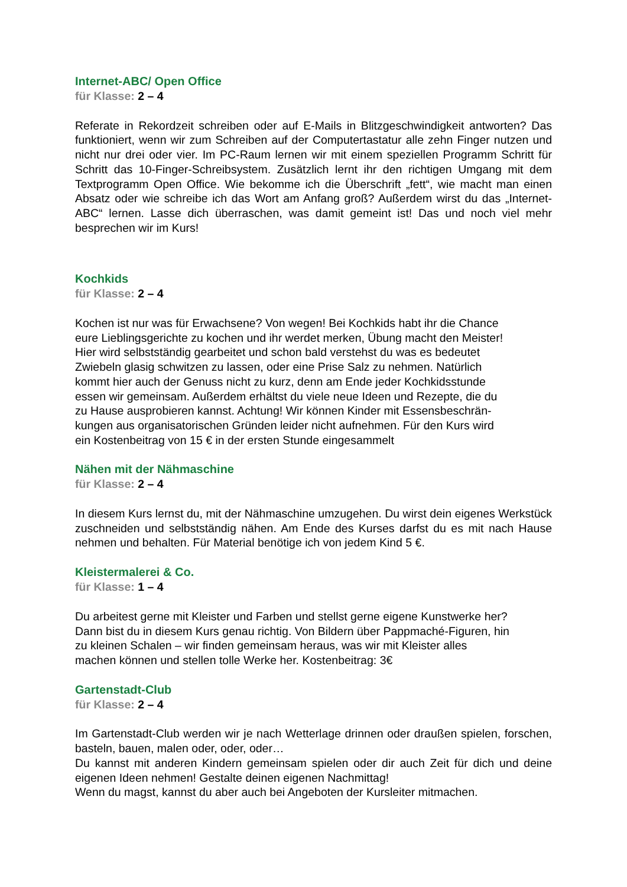Internet-ABC/ Open Office
für Klasse: 2 – 4
Referate in Rekordzeit schreiben oder auf E-Mails in Blitzgeschwindigkeit antworten? Das funktioniert, wenn wir zum Schreiben auf der Computertastatur alle zehn Finger nutzen und nicht nur drei oder vier. Im PC-Raum lernen wir mit einem speziellen Programm Schritt für Schritt das 10-Finger-Schreibsystem. Zusätzlich lernt ihr den richtigen Umgang mit dem Textprogramm Open Office. Wie bekomme ich die Überschrift „fett“, wie macht man einen Absatz oder wie schreibe ich das Wort am Anfang groß? Außerdem wirst du das „Internet-ABC“ lernen. Lasse dich überraschen, was damit gemeint ist! Das und noch viel mehr besprechen wir im Kurs!
Kochkids
für Klasse: 2 – 4
Kochen ist nur was für Erwachsene? Von wegen! Bei Kochkids habt ihr die Chance
eure Lieblingsgerichte zu kochen und ihr werdet merken, Übung macht den Meister!
Hier wird selbstständig gearbeitet und schon bald verstehst du was es bedeutet
Zwiebeln glasig schwitzen zu lassen, oder eine Prise Salz zu nehmen. Natürlich
kommt hier auch der Genuss nicht zu kurz, denn am Ende jeder Kochkidsstunde
essen wir gemeinsam. Außerdem erhältst du viele neue Ideen und Rezepte, die du
zu Hause ausprobieren kannst. Achtung! Wir können Kinder mit Essensbeschrän-
kungen aus organisatorischen Gründen leider nicht aufnehmen. Für den Kurs wird
ein Kostenbeitrag von 15 € in der ersten Stunde eingesammelt
Nähen mit der Nähmaschine
für Klasse: 2 – 4
In diesem Kurs lernst du, mit der Nähmaschine umzugehen. Du wirst dein eigenes Werkstück zuschneiden und selbstständig nähen. Am Ende des Kurses darfst du es mit nach Hause nehmen und behalten. Für Material benötige ich von jedem Kind 5 €.
Kleistermalerei & Co.
für Klasse: 1 – 4
Du arbeitest gerne mit Kleister und Farben und stellst gerne eigene Kunstwerke her?
Dann bist du in diesem Kurs genau richtig. Von Bildern über Pappmaché-Figuren, hin
zu kleinen Schalen – wir finden gemeinsam heraus, was wir mit Kleister alles
machen können und stellen tolle Werke her. Kostenbeitrag: 3€
Gartenstadt-Club
für Klasse: 2 – 4
Im Gartenstadt-Club werden wir je nach Wetterlage drinnen oder draußen spielen, forschen, basteln, bauen, malen oder, oder, oder…
Du kannst mit anderen Kindern gemeinsam spielen oder dir auch Zeit für dich und deine eigenen Ideen nehmen! Gestalte deinen eigenen Nachmittag!
Wenn du magst, kannst du aber auch bei Angeboten der Kursleiter mitmachen.